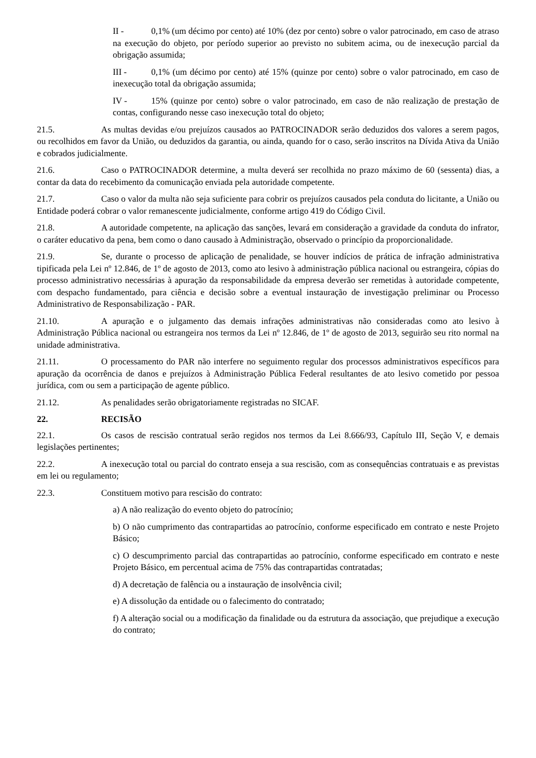II - 0,1% (um décimo por cento) até 10% (dez por cento) sobre o valor patrocinado, em caso de atraso na execução do objeto, por período superior ao previsto no subitem acima, ou de inexecução parcial da obrigação assumida;
III - 0,1% (um décimo por cento) até 15% (quinze por cento) sobre o valor patrocinado, em caso de inexecução total da obrigação assumida;
IV - 15% (quinze por cento) sobre o valor patrocinado, em caso de não realização de prestação de contas, configurando nesse caso inexecução total do objeto;
21.5. As multas devidas e/ou prejuízos causados ao PATROCINADOR serão deduzidos dos valores a serem pagos, ou recolhidos em favor da União, ou deduzidos da garantia, ou ainda, quando for o caso, serão inscritos na Dívida Ativa da União e cobrados judicialmente.
21.6. Caso o PATROCINADOR determine, a multa deverá ser recolhida no prazo máximo de 60 (sessenta) dias, a contar da data do recebimento da comunicação enviada pela autoridade competente.
21.7. Caso o valor da multa não seja suficiente para cobrir os prejuízos causados pela conduta do licitante, a União ou Entidade poderá cobrar o valor remanescente judicialmente, conforme artigo 419 do Código Civil.
21.8. A autoridade competente, na aplicação das sanções, levará em consideração a gravidade da conduta do infrator, o caráter educativo da pena, bem como o dano causado à Administração, observado o princípio da proporcionalidade.
21.9. Se, durante o processo de aplicação de penalidade, se houver indícios de prática de infração administrativa tipificada pela Lei nº 12.846, de 1º de agosto de 2013, como ato lesivo à administração pública nacional ou estrangeira, cópias do processo administrativo necessárias à apuração da responsabilidade da empresa deverão ser remetidas à autoridade competente, com despacho fundamentado, para ciência e decisão sobre a eventual instauração de investigação preliminar ou Processo Administrativo de Responsabilização - PAR.
21.10. A apuração e o julgamento das demais infrações administrativas não consideradas como ato lesivo à Administração Pública nacional ou estrangeira nos termos da Lei nº 12.846, de 1º de agosto de 2013, seguirão seu rito normal na unidade administrativa.
21.11. O processamento do PAR não interfere no seguimento regular dos processos administrativos específicos para apuração da ocorrência de danos e prejuízos à Administração Pública Federal resultantes de ato lesivo cometido por pessoa jurídica, com ou sem a participação de agente público.
21.12. As penalidades serão obrigatoriamente registradas no SICAF.
22. RECISÃO
22.1. Os casos de rescisão contratual serão regidos nos termos da Lei 8.666/93, Capítulo III, Seção V, e demais legislações pertinentes;
22.2. A inexecução total ou parcial do contrato enseja a sua rescisão, com as consequências contratuais e as previstas em lei ou regulamento;
22.3. Constituem motivo para rescisão do contrato:
a) A não realização do evento objeto do patrocínio;
b) O não cumprimento das contrapartidas ao patrocínio, conforme especificado em contrato e neste Projeto Básico;
c) O descumprimento parcial das contrapartidas ao patrocínio, conforme especificado em contrato e neste Projeto Básico, em percentual acima de 75% das contrapartidas contratadas;
d) A decretação de falência ou a instauração de insolvência civil;
e) A dissolução da entidade ou o falecimento do contratado;
f) A alteração social ou a modificação da finalidade ou da estrutura da associação, que prejudique a execução do contrato;